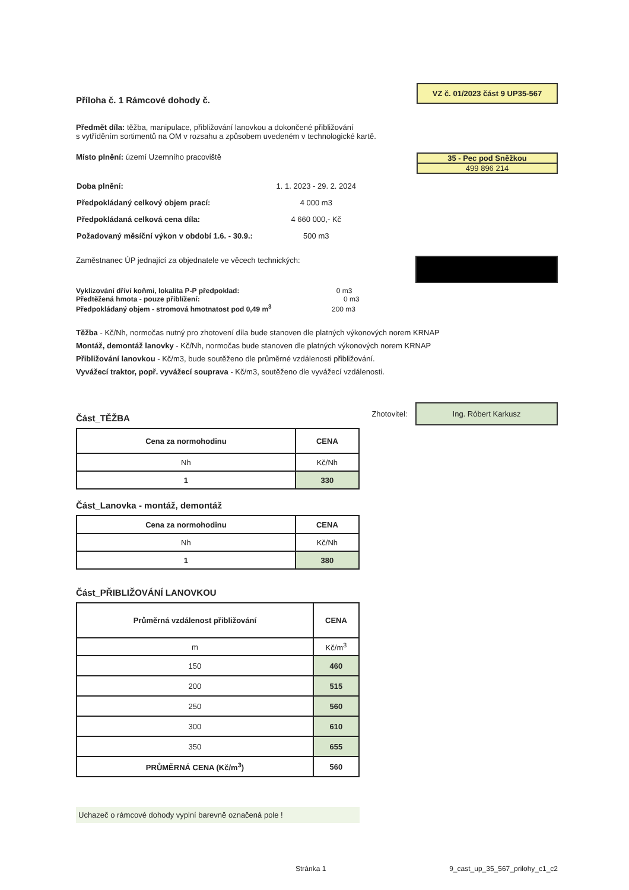Příloha č. 1 Rámcové dohody č.
VZ č. 01/2023 část 9 UP35-567
Předmět díla: těžba, manipulace, přibližování lanovkou a dokončené přibližování
s vytříděním sortimentů na OM v rozsahu a způsobem uvedeném v technologické kartě.
Místo plnění: území Uzemního pracoviště
35 - Pec pod Sněžkou
499 896 214
| Doba plnění: | 1. 1. 2023 - 29. 2. 2024 |
| Předpokládaný celkový objem prací: | 4 000 m3 |
| Předpokládaná celková cena díla: | 4 660 000,- Kč |
| Požadovaný měsíční výkon v období 1.6. - 30.9.: | 500 m3 |
Zaměstnanec ÚP jednající za objednatele ve věcech technických:
Vyklizování dříví koňmi, lokalita P-P předpoklad: 0 m3
Předtěžená hmota - pouze přiblížení: 0 m3
Předpokládaný objem - stromová hmotnatost pod 0,49 m<sup>3</sup> 200 m3
Těžba - Kč/Nh, normočas nutný pro zhotovení díla bude stanoven dle platných výkonových norem KRNAP
Montáž, demontáž lanovky - Kč/Nh, normočas bude stanoven dle platných výkonových norem KRNAP
Přibližování lanovkou - Kč/m3, bude soutěženo dle průměrné vzdálenosti přibližování.
Vyvážecí traktor, popř. vyvážecí souprava - Kč/m3, soutěženo dle vyvážecí vzdálenosti.
Část_TĚŽBA
Zhotovitel: Ing. Róbert Karkusz
| Cena za normohodinu | CENA |
| Nh | Kč/Nh |
| 1 | 330 |
Část_Lanovka - montáž, demontáž
| Cena za normohodinu | CENA |
| Nh | Kč/Nh |
| 1 | 380 |
Část_PŘIBLIŽOVÁNÍ LANOVKOU
| Průměrná vzdálenost přibližování | CENA |
| m | Kč/m<sup>3</sup> |
| 150 | 460 |
| 200 | 515 |
| 250 | 560 |
| 300 | 610 |
| 350 | 655 |
| PRŮMĚRNÁ CENA (Kč/m<sup>3</sup>) | 560 |
Uchazeč o rámcové dohody vyplní barevně označená pole !
Stránka 1 9_cast_up_35_567_prilohy_c1_c2